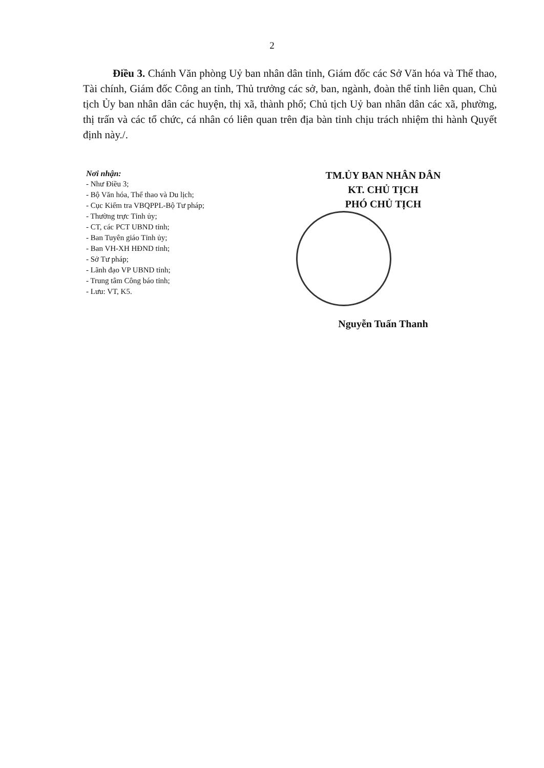2
Điều 3. Chánh Văn phòng Uỷ ban nhân dân tỉnh, Giám đốc các Sở Văn hóa và Thể thao, Tài chính, Giám đốc Công an tỉnh, Thủ trưởng các sở, ban, ngành, đoàn thể tỉnh liên quan, Chủ tịch Ủy ban nhân dân các huyện, thị xã, thành phố; Chủ tịch Uỷ ban nhân dân các xã, phường, thị trấn và các tổ chức, cá nhân có liên quan trên địa bàn tỉnh chịu trách nhiệm thi hành Quyết định này./.
Nơi nhận:
- Như Điều 3;
- Bộ Văn hóa, Thể thao và Du lịch;
- Cục Kiểm tra VBQPPL-Bộ Tư pháp;
- Thường trực Tỉnh ủy;
- CT, các PCT UBND tỉnh;
- Ban Tuyên giáo Tỉnh ủy;
- Ban VH-XH HĐND tỉnh;
- Sở Tư pháp;
- Lãnh đạo VP UBND tỉnh;
- Trung tâm Công báo tỉnh;
- Lưu: VT, K5.
TM.ỦY BAN NHÂN DÂN
KT. CHỦ TỊCH
PHÓ CHỦ TỊCH
Nguyễn Tuấn Thanh